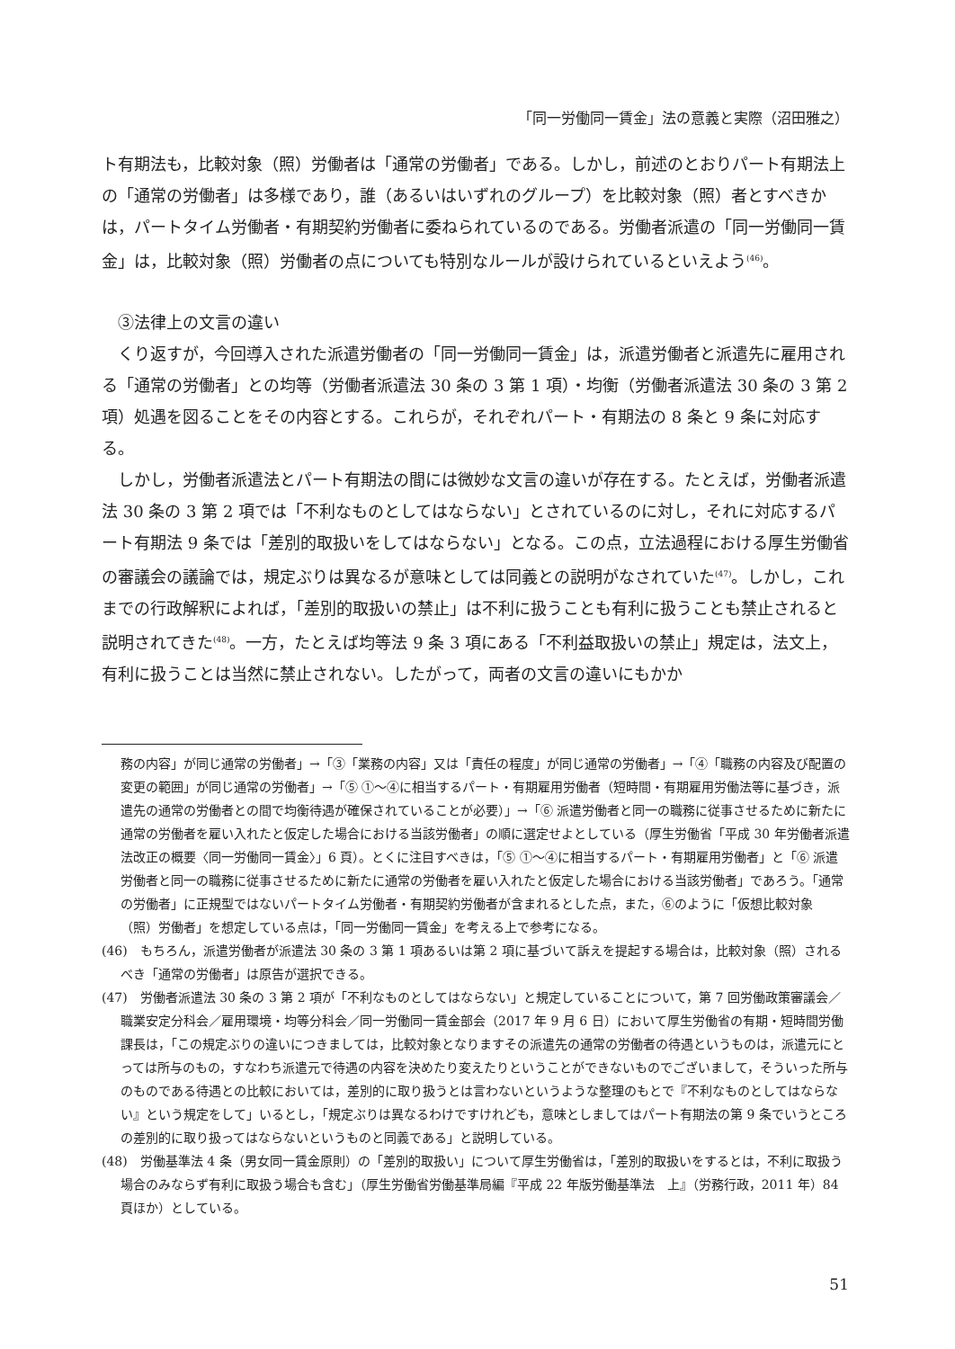「同一労働同一賃金」法の意義と実際（沼田雅之）
ト有期法も，比較対象（照）労働者は「通常の労働者」である。しかし，前述のとおりパート有期法上の「通常の労働者」は多様であり，誰（あるいはいずれのグループ）を比較対象（照）者とすべきかは，パートタイム労働者・有期契約労働者に委ねられているのである。労働者派遣の「同一労働同一賃金」は，比較対象（照）労働者の点についても特別なルールが設けられているといえよう<sup>(46)</sup>。
③法律上の文言の違い
くり返すが，今回導入された派遣労働者の「同一労働同一賃金」は，派遣労働者と派遣先に雇用される「通常の労働者」との均等（労働者派遣法 30 条の 3 第 1 項）・均衡（労働者派遣法 30 条の 3 第 2 項）処遇を図ることをその内容とする。これらが，それぞれパート・有期法の 8 条と 9 条に対応する。
しかし，労働者派遣法とパート有期法の間には微妙な文言の違いが存在する。たとえば，労働者派遣法 30 条の 3 第 2 項では「不利なものとしてはならない」とされているのに対し，それに対応するパート有期法 9 条では「差別的取扱いをしてはならない」となる。この点，立法過程における厚生労働省の審議会の議論では，規定ぶりは異なるが意味としては同義との説明がなされていた<sup>(47)</sup>。しかし，これまでの行政解釈によれば，「差別的取扱いの禁止」は不利に扱うことも有利に扱うことも禁止されると説明されてきた<sup>(48)</sup>。一方，たとえば均等法 9 条 3 項にある「不利益取扱いの禁止」規定は，法文上，有利に扱うことは当然に禁止されない。したがって，両者の文言の違いにもかか
務の内容」が同じ通常の労働者」→「③「業務の内容」又は「責任の程度」が同じ通常の労働者」→「④「職務の内容及び配置の変更の範囲」が同じ通常の労働者」→「⑤ ①～④に相当するパート・有期雇用労働者（短時間・有期雇用労働法等に基づき，派遣先の通常の労働者との間で均衡待遇が確保されていることが必要）」→「⑥ 派遣労働者と同一の職務に従事させるために新たに通常の労働者を雇い入れたと仮定した場合における当該労働者」の順に選定せよとしている（厚生労働省「平成 30 年労働者派遣法改正の概要〈同一労働同一賃金〉」6 頁）。とくに注目すべきは，「⑤ ①～④に相当するパート・有期雇用労働者」と「⑥ 派遣労働者と同一の職務に従事させるために新たに通常の労働者を雇い入れたと仮定した場合における当該労働者」であろう。「通常の労働者」に正規型ではないパートタイム労働者・有期契約労働者が含まれるとした点，また，⑥のように「仮想比較対象（照）労働者」を想定している点は，「同一労働同一賃金」を考える上で参考になる。
(46)　もちろん，派遣労働者が派遣法 30 条の 3 第 1 項あるいは第 2 項に基づいて訴えを提起する場合は，比較対象（照）されるべき「通常の労働者」は原告が選択できる。
(47)　労働者派遣法 30 条の 3 第 2 項が「不利なものとしてはならない」と規定していることについて，第 7 回労働政策審議会／職業安定分科会／雇用環境・均等分科会／同一労働同一賃金部会（2017 年 9 月 6 日）において厚生労働省の有期・短時間労働課長は，「この規定ぶりの違いにつきましては，比較対象となりますその派遣先の通常の労働者の待遇というものは，派遣元にとっては所与のもの，すなわち派遣元で待遇の内容を決めたり変えたりということができないものでございまして，そういった所与のものである待遇との比較においては，差別的に取り扱うとは言わないというような整理のもとで『不利なものとしてはならない』という規定をして」いるとし，「規定ぶりは異なるわけですけれども，意味としましてはパート有期法の第 9 条でいうところの差別的に取り扱ってはならないというものと同義である」と説明している。
(48)　労働基準法 4 条（男女同一賃金原則）の「差別的取扱い」について厚生労働省は，「差別的取扱いをするとは，不利に取扱う場合のみならず有利に取扱う場合も含む」（厚生労働省労働基準局編『平成 22 年版労働基準法　上』（労務行政，2011 年）84 頁ほか）としている。
51